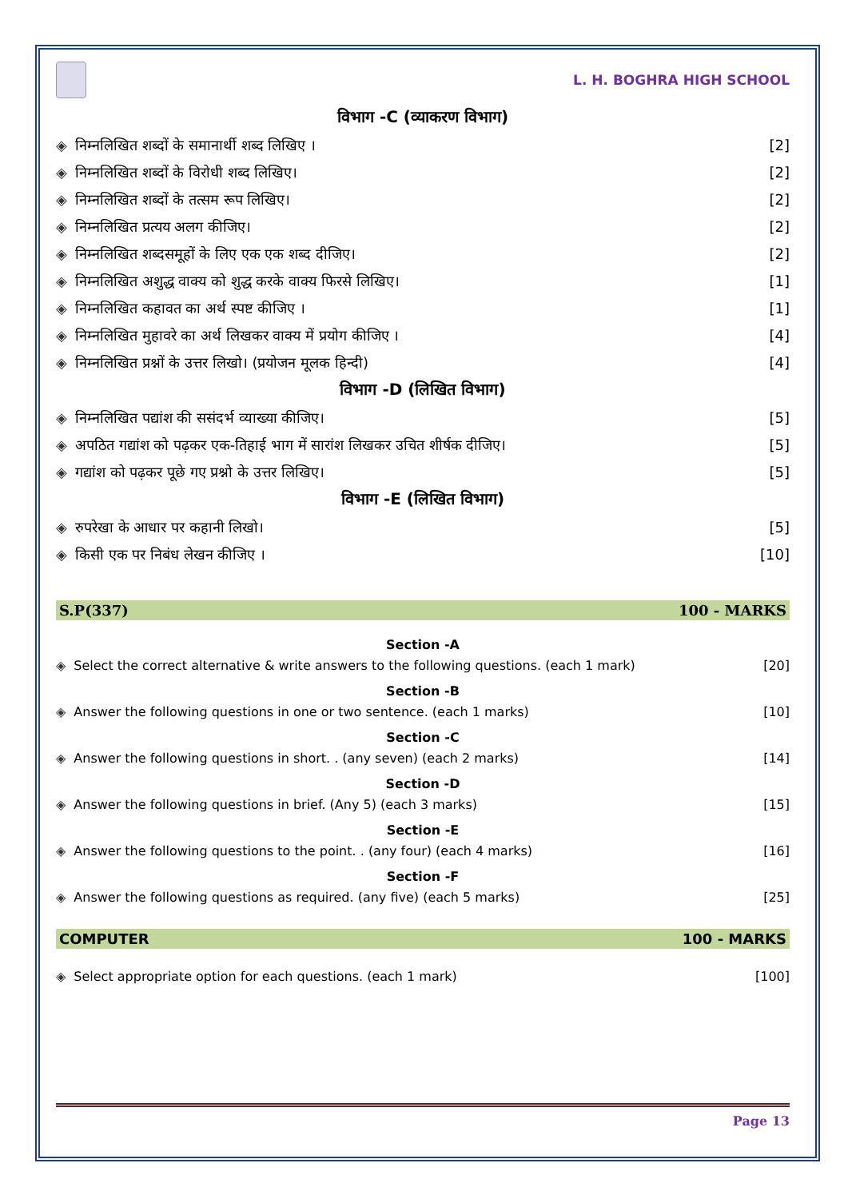L. H. BOGHRA HIGH SCHOOL
विभाग -C (व्याकरण विभाग)
◈ निम्नलिखित शब्दों के समानार्थी शब्द लिखिए । [2]
◈ निम्नलिखित शब्दों के विरोधी शब्द लिखिए। [2]
◈ निम्नलिखित शब्दों के तत्सम रूप लिखिए। [2]
◈ निम्नलिखित प्रत्यय अलग कीजिए। [2]
◈ निम्नलिखित शब्दसमूहों के लिए एक एक शब्द दीजिए। [2]
◈ निम्नलिखित अशुद्ध वाक्य को शुद्ध करके वाक्य फिरसे लिखिए। [1]
◈ निम्नलिखित कहावत का अर्थ स्पष्ट कीजिए । [1]
◈ निम्नलिखित मुहावरे का अर्थ लिखकर वाक्य में प्रयोग कीजिए । [4]
◈ निम्नलिखित प्रश्नों के उत्तर लिखो। (प्रयोजन मूलक हिन्दी) [4]
विभाग -D (लिखित विभाग)
◈ निम्नलिखित पद्यांश की ससंदर्भ व्याख्या कीजिए। [5]
◈ अपठित गद्यांश को पढ़कर एक-तिहाई भाग में सारांश लिखकर उचित शीर्षक दीजिए। [5]
◈ गद्यांश को पढ़कर पूछे गए प्रश्नो के उत्तर लिखिए। [5]
विभाग -E (लिखित विभाग)
◈ रुपरेखा के आधार पर कहानी लिखो। [5]
◈ किसी एक पर निबंध लेखन कीजिए । [10]
S.P(337) 100 - MARKS
Section -A
◈ Select the correct alternative & write answers to the following questions. (each 1 mark) [20]
Section -B
◈ Answer the following questions in one or two sentence. (each 1 marks) [10]
Section -C
◈ Answer the following questions in short. . (any seven) (each 2 marks) [14]
Section -D
◈ Answer the following questions in brief. (Any 5) (each 3 marks) [15]
Section -E
◈ Answer the following questions to the point. . (any four) (each 4 marks) [16]
Section -F
◈ Answer the following questions as required. (any five) (each 5 marks) [25]
COMPUTER 100 - MARKS
◈ Select appropriate option for each questions. (each 1 mark) [100]
Page 13